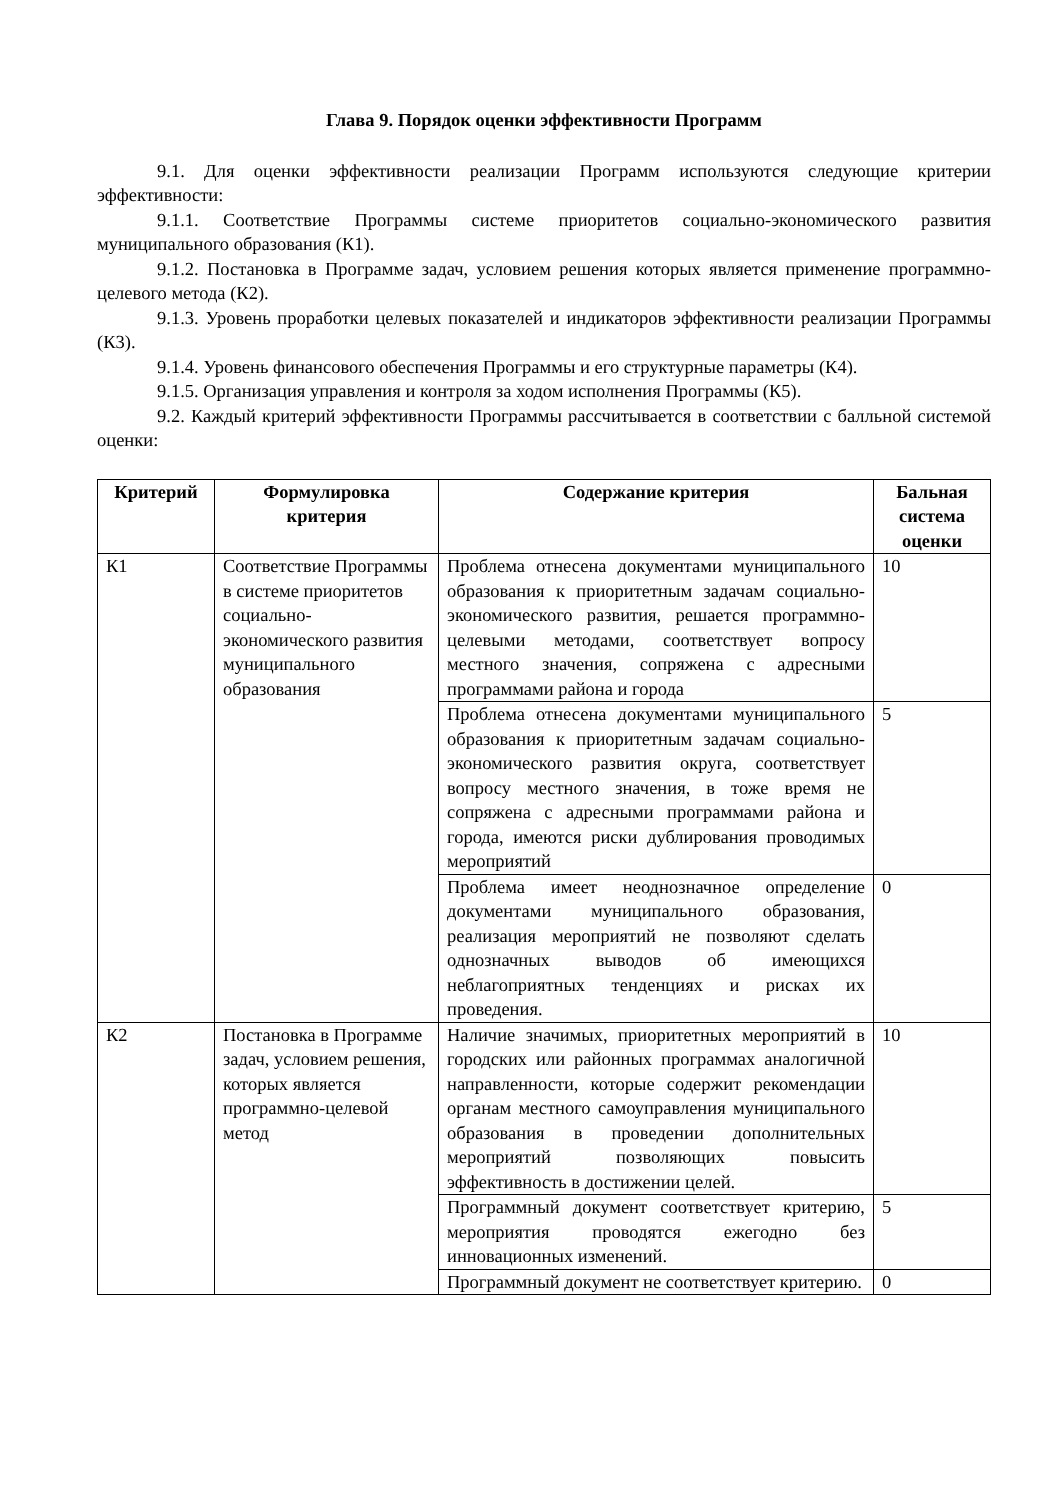Глава 9. Порядок оценки эффективности Программ
9.1. Для оценки эффективности реализации Программ используются следующие критерии эффективности:
9.1.1. Соответствие Программы системе приоритетов социально-экономического развития муниципального образования (К1).
9.1.2. Постановка в Программе задач, условием решения которых является применение программно-целевого метода (К2).
9.1.3. Уровень проработки целевых показателей и индикаторов эффективности реализации Программы (К3).
9.1.4. Уровень финансового обеспечения Программы и его структурные параметры (К4).
9.1.5. Организация управления и контроля за ходом исполнения Программы (К5).
9.2. Каждый критерий эффективности Программы рассчитывается в соответствии с балльной системой оценки:
| Критерий | Формулировка критерия | Содержание критерия | Бальная система оценки |
| --- | --- | --- | --- |
| К1 | Соответствие Программы в системе приоритетов социально-экономического развития муниципального образования | Проблема отнесена документами муниципального образования к приоритетным задачам социально-экономического развития, решается программно-целевыми методами, соответствует вопросу местного значения, сопряжена с адресными программами района и города | 10 |
| | | Проблема отнесена документами муниципального образования к приоритетным задачам социально-экономического развития округа, соответствует вопросу местного значения, в тоже время не сопряжена с адресными программами района и города, имеются риски дублирования проводимых мероприятий | 5 |
| | | Проблема имеет неоднозначное определение документами муниципального образования, реализация мероприятий не позволяют сделать однозначных выводов об имеющихся неблагоприятных тенденциях и рисках их проведения. | 0 |
| К2 | Постановка в Программе задач, условием решения, которых является программно-целевой метод | Наличие значимых, приоритетных мероприятий в городских или районных программах аналогичной направленности, которые содержит рекомендации органам местного самоуправления муниципального образования в проведении дополнительных мероприятий позволяющих повысить эффективность в достижении целей. | 10 |
| | | Программный документ соответствует критерию, мероприятия проводятся ежегодно без инновационных изменений. | 5 |
| | | Программный документ не соответствует критерию. | 0 |